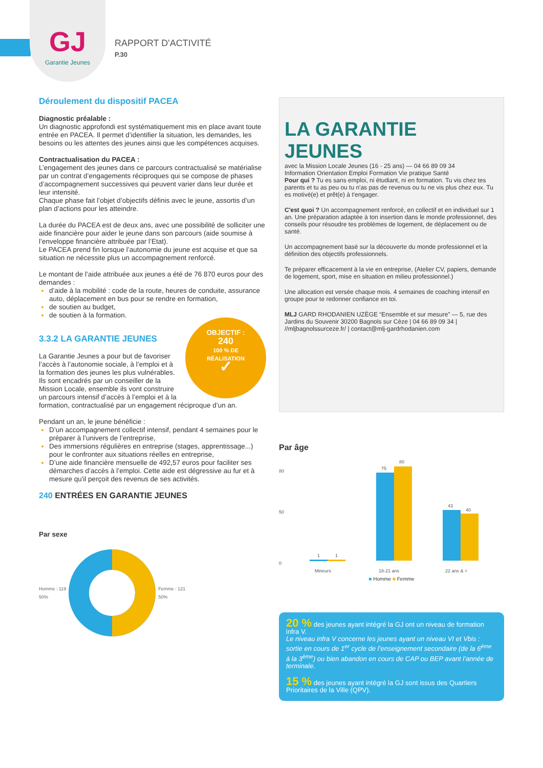GJ
Garantie Jeunes
RAPPORT D'ACTIVITÉ
P.30
Déroulement du dispositif PACEA
Diagnostic préalable :
Un diagnostic approfondi est systématiquement mis en place avant toute entrée en PACEA. Il permet d’identifier la situation, les demandes, les besoins ou les attentes des jeunes ainsi que les compétences acquises.
Contractualisation du PACEA :
L’engagement des jeunes dans ce parcours contractualisé se matérialise par un contrat d’engagements réciproques qui se compose de phases d’accompagnement successives qui peuvent varier dans leur durée et leur intensité.
Chaque phase fait l’objet d’objectifs définis avec le jeune, assortis d’un plan d’actions pour les atteindre.
La durée du PACEA est de deux ans, avec une possibilité de solliciter une aide financière pour aider le jeune dans son parcours (aide soumise à l’enveloppe financière attribuée par l’Etat).
Le PACEA prend fin lorsque l’autonomie du jeune est acquise et que sa situation ne nécessite plus un accompagnement renforcé.
Le montant de l’aide attribuée aux jeunes a été de 76 870 euros pour des demandes :
d’aide à la mobilité : code de la route, heures de conduite, assurance auto, déplacement en bus pour se rendre en formation,
de soutien au budget,
de soutien à la formation.
OBJECTIF :
240
100 % DE
RÉALISATION
✓
3.3.2 LA GARANTIE JEUNES
La Garantie Jeunes a pour but de favoriser l’accès à l’autonomie sociale, à l’emploi et à la formation des jeunes les plus vulnérables.
Ils sont encadrés par un conseiller de la Mission Locale, ensemble ils vont construire un parcours intensif d’accès à l’emploi et à la formation, contractualisé par un engagement réciproque d’un an.
Pendant un an, le jeune bénéficie :
D’un accompagnement collectif intensif, pendant 4 semaines pour le préparer à l’univers de l’entreprise,
Des immersions régulières en entreprise (stages, apprentissage...) pour le confronter aux situations réelles en entreprise,
D’une aide financière mensuelle de 492,57 euros pour faciliter ses démarches d’accès à l’emploi. Cette aide est dégressive au fur et à mesure qu'il perçoit des revenus de ses activités.
240 ENTRÉES EN GARANTIE JEUNES
Par sexe
Homme : 119
50%
Femme : 121
50%
LA GARANTIE JEUNES
avec la Mission Locale Jeunes (16 - 25 ans) — 04 66 89 09 34
Information Orientation Emploi Formation Vie pratique Santé
Pour qui ? Tu es sans emploi, ni étudiant, ni en formation. Tu vis chez tes parents et tu as peu ou tu n'as pas de revenus ou tu ne vis plus chez eux. Tu es motivé(e) et prêt(e) à t'engager.
C'est quoi ? Un accompagnement renforcé, en collectif et en individuel sur 1 an. Une préparation adaptée à ton insertion dans le monde professionnel, des conseils pour résoudre tes problèmes de logement, de déplacement ou de santé.
Un accompagnement basé sur la découverte du monde professionnel et la définition des objectifs professionnels.
Te préparer efficacement à la vie en entreprise, (Atelier CV, papiers, demande de logement, sport, mise en situation en milieu professionnel.)
Une allocation est versée chaque mois. 4 semaines de coaching intensif en groupe pour te redonner confiance en toi.
MLJ GARD RHODANIEN UZÈGE “Ensemble et sur mesure” — 5, rue des Jardins du Souvenir 30200 Bagnols sur Cèze | 04 66 89 09 34 | //mljbagnolssurceze.fr/ | contact@mlj-gardrhodanien.com
Par âge
80
50
0
1
1
75
80
43
40
Mineurs
18-21 ans
22 ans & +
■ Homme ■ Femme
20 % des jeunes ayant intégré la GJ ont un niveau de formation infra V.
Le niveau infra V concerne les jeunes ayant un niveau VI et Vbis : sortie en cours de 1<sup>er</sup> cycle de l’enseignement secondaire (de la 6<sup>ème</sup> à la 3<sup>ème</sup>) ou bien abandon en cours de CAP ou BEP avant l’année de terminale.
15 % des jeunes ayant intégré la GJ sont issus des Quartiers Prioritaires de la Ville (QPV).